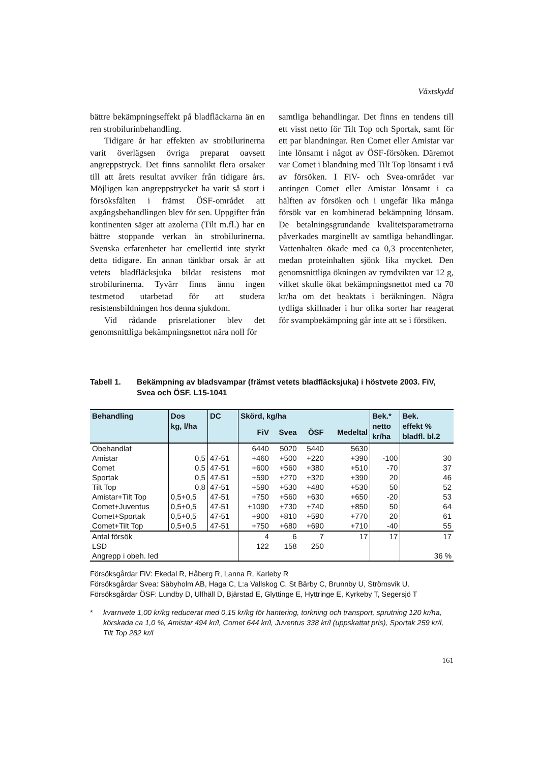Växtskydd
bättre bekämpningseffekt på bladfläckarna än en ren strobilurinbehandling.
Tidigare år har effekten av strobilurinerna varit överlägsen övriga preparat oavsett angreppstryck. Det finns sannolikt flera orsaker till att årets resultat avviker från tidigare års. Möjligen kan angreppstrycket ha varit så stort i försöksfälten i främst ÖSF-området att axgångsbehandlingen blev för sen. Uppgifter från kontinenten säger att azolerna (Tilt m.fl.) har en bättre stoppande verkan än strobilurinerna. Svenska erfarenheter har emellertid inte styrkt detta tidigare. En annan tänkbar orsak är att vetets bladfläcksjuka bildat resistens mot strobilurinerna. Tyvärr finns ännu ingen testmetod utarbetad för att studera resistensbildningen hos denna sjukdom.
Vid rådande prisrelationer blev det genomsnittliga bekämpningsnettot nära noll för
samtliga behandlingar. Det finns en tendens till ett visst netto för Tilt Top och Sportak, samt för ett par blandningar. Ren Comet eller Amistar var inte lönsamt i något av ÖSF-försöken. Däremot var Comet i blandning med Tilt Top lönsamt i två av försöken. I FiV- och Svea-området var antingen Comet eller Amistar lönsamt i ca hälften av försöken och i ungefär lika många försök var en kombinerad bekämpning lönsam. De betalningsgrundande kvalitetsparametrarna påverkades marginellt av samtliga behandlingar. Vattenhalten ökade med ca 0,3 procentenheter, medan proteinhalten sjönk lika mycket. Den genomsnittliga ökningen av rymdvikten var 12 g, vilket skulle ökat bekämpningsnettot med ca 70 kr/ha om det beaktats i beräkningen. Några tydliga skillnader i hur olika sorter har reagerat för svampbekämpning går inte att se i försöken.
Tabell 1. Bekämpning av bladsvampar (främst vetets bladfläcksjuka) i höstvete 2003. FiV, Svea och ÖSF. L15-1041
| Behandling | Dos kg, l/ha | DC | Skörd, kg/ha | | | | Bek.* netto kr/ha | Bek. effekt % bladfl. bl.2 |
| --- | --- | --- | --- | --- | --- | --- | --- | --- |
| | | | FiV | Svea | ÖSF | Medeltal | | |
| Obehandlat | | | 6440 | 5020 | 5440 | 5630 | | |
| Amistar | 0,5 | 47-51 | +460 | +500 | +220 | +390 | -100 | 30 |
| Comet | 0,5 | 47-51 | +600 | +560 | +380 | +510 | -70 | 37 |
| Sportak | 0,5 | 47-51 | +590 | +270 | +320 | +390 | 20 | 46 |
| Tilt Top | 0,8 | 47-51 | +590 | +530 | +480 | +530 | 50 | 52 |
| Amistar+Tilt Top | 0,5+0,5 | 47-51 | +750 | +560 | +630 | +650 | -20 | 53 |
| Comet+Juventus | 0,5+0,5 | 47-51 | +1090 | +730 | +740 | +850 | 50 | 64 |
| Comet+Sportak | 0,5+0,5 | 47-51 | +900 | +810 | +590 | +770 | 20 | 61 |
| Comet+Tilt Top | 0,5+0,5 | 47-51 | +750 | +680 | +690 | +710 | -40 | 55 |
| Antal försök | | | 4 | 6 | 7 | 17 | 17 | 17 |
| LSD | | | 122 | 158 | 250 | | | |
| Angrepp i obeh. led | | | | | | | | 36 % |
Försöksgårdar FiV: Ekedal R, Håberg R, Lanna R, Karleby R
Försöksgårdar Svea: Säbyholm AB, Haga C, L:a Vallskog C, St Bärby C, Brunnby U, Strömsvik U.
Försöksgårdar ÖSF: Lundby D, Ulfhäll D, Bjärstad E, Glyttinge E, Hyttringe E, Kyrkeby T, Segersjö T
* kvarnvete 1,00 kr/kg reducerat med 0,15 kr/kg för hantering, torkning och transport, sprutning 120 kr/ha, körskada ca 1,0 %, Amistar 494 kr/l, Comet 644 kr/l, Juventus 338 kr/l (uppskattat pris), Sportak 259 kr/l, Tilt Top 282 kr/l
161